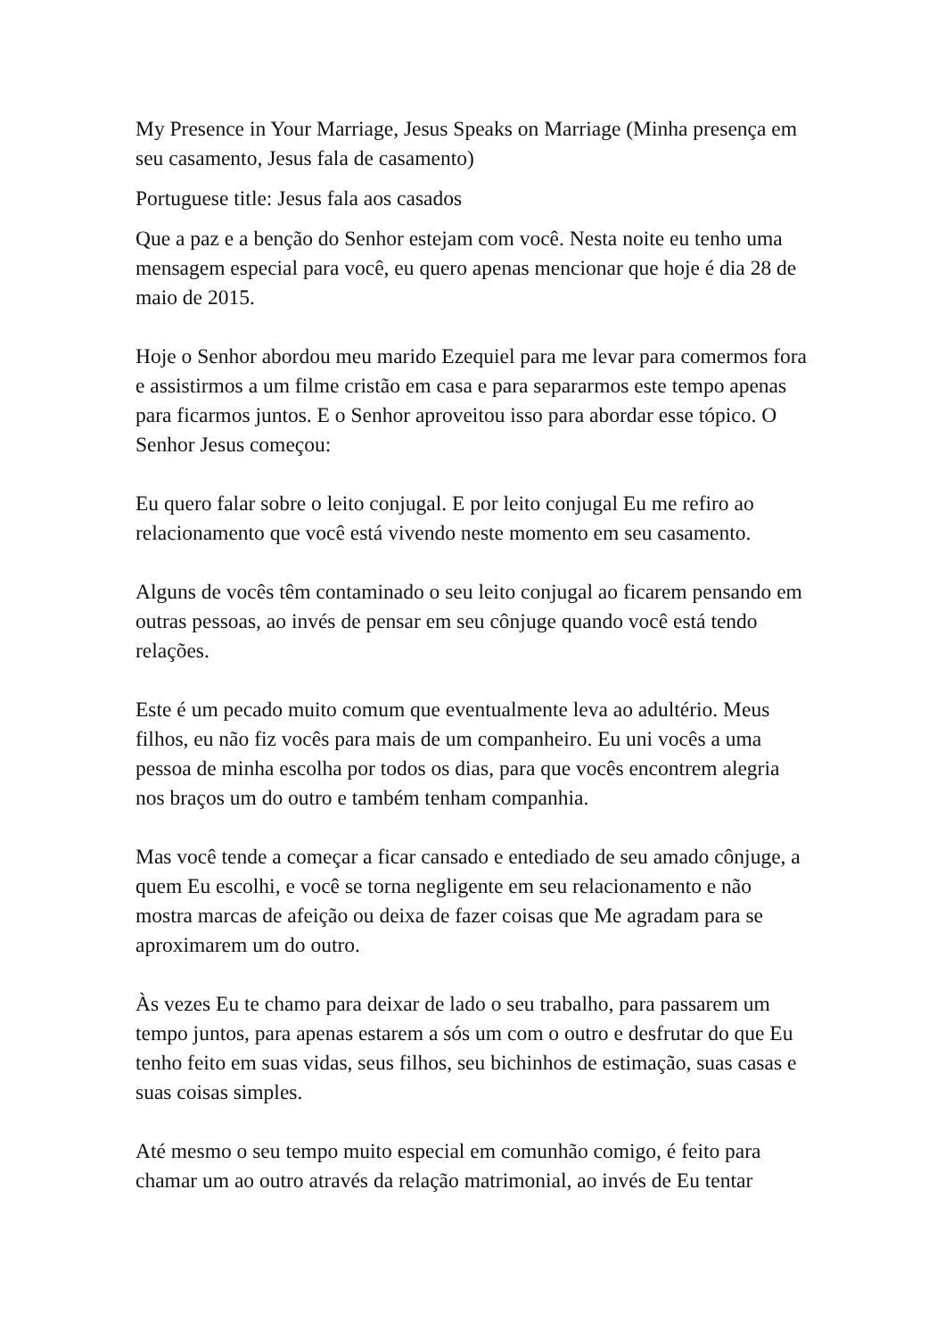My Presence in Your Marriage, Jesus Speaks on Marriage (Minha presença em seu casamento, Jesus fala de casamento)
Portuguese title: Jesus fala aos casados
Que a paz e a benção do Senhor estejam com você. Nesta noite eu tenho uma mensagem especial para você, eu quero apenas mencionar que hoje é dia 28 de maio de 2015.
Hoje o Senhor abordou meu marido Ezequiel para me levar para comermos fora e assistirmos a um filme cristão em casa e para separarmos este tempo apenas para ficarmos juntos. E o Senhor aproveitou isso para abordar esse tópico. O Senhor Jesus começou:
Eu quero falar sobre o leito conjugal. E por leito conjugal Eu me refiro ao relacionamento que você está vivendo neste momento em seu casamento.
Alguns de vocês têm contaminado o seu leito conjugal ao ficarem pensando em outras pessoas, ao invés de pensar em seu cônjuge quando você está tendo relações.
Este é um pecado muito comum que eventualmente leva ao adultério. Meus filhos, eu não fiz vocês para mais de um companheiro. Eu uni vocês a uma pessoa de minha escolha por todos os dias, para que vocês encontrem alegria nos braços um do outro e também tenham companhia.
Mas você tende a começar a ficar cansado e entediado de seu amado cônjuge, a quem Eu escolhi, e você se torna negligente em seu relacionamento e não mostra marcas de afeição ou deixa de fazer coisas que Me agradam para se aproximarem um do outro.
Às vezes Eu te chamo para deixar de lado o seu trabalho, para passarem um tempo juntos, para apenas estarem a sós um com o outro e desfrutar do que Eu tenho feito em suas vidas, seus filhos, seu bichinhos de estimação, suas casas e suas coisas simples.
Até mesmo o seu tempo muito especial em comunhão comigo, é feito para chamar um ao outro através da relação matrimonial, ao invés de Eu tentar